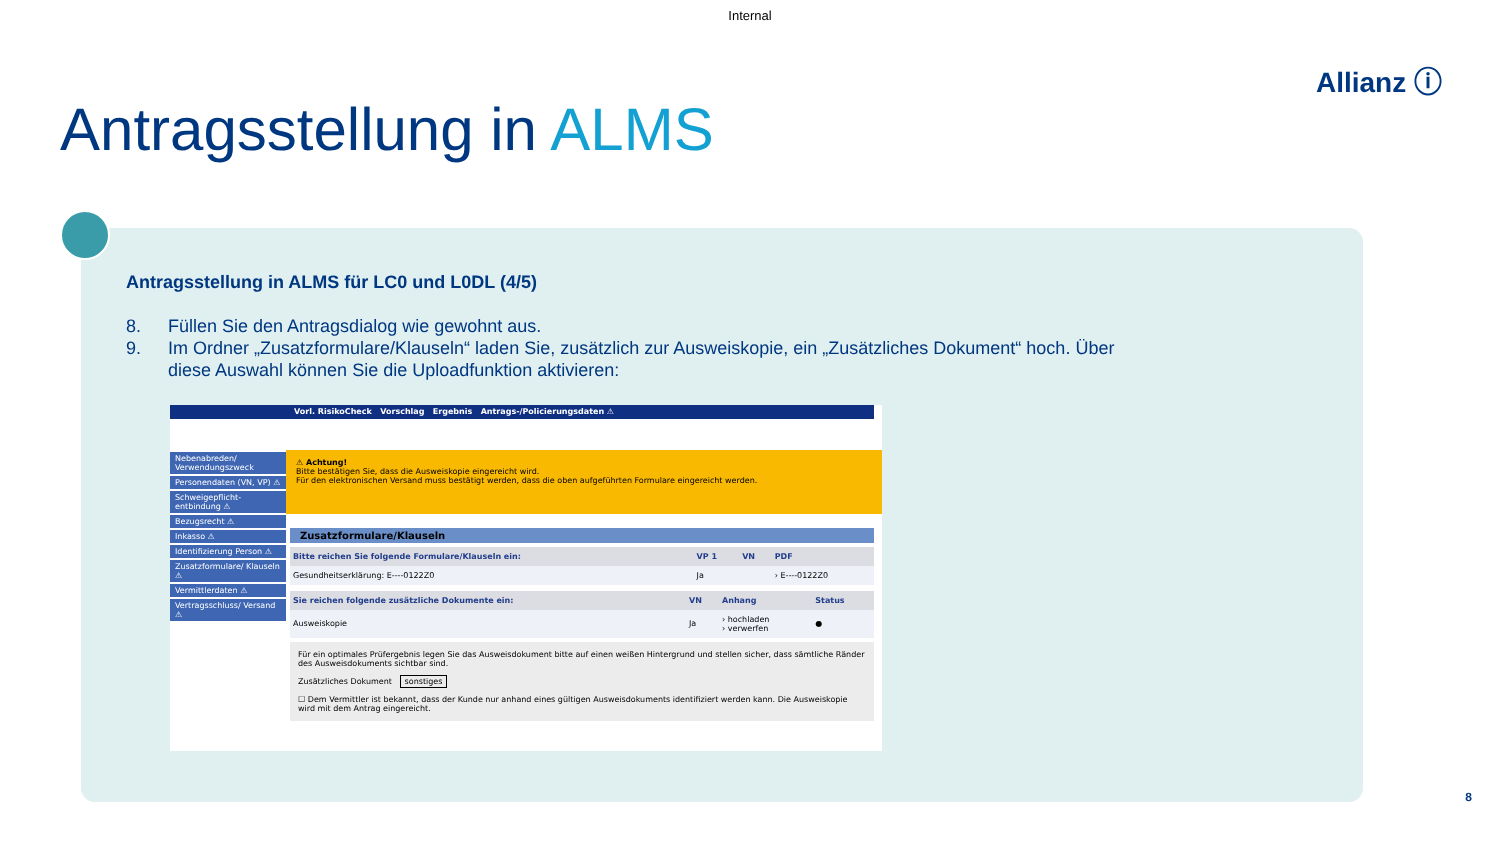Internal
Allianz ⓘ
Antragsstellung in ALMS
Antragsstellung in ALMS für LC0 und L0DL (4/5)
8. Füllen Sie den Antragsdialog wie gewohnt aus.
9. Im Ordner „Zusatzformulare/Klauseln“ laden Sie, zusätzlich zur Ausweiskopie, ein „Zusätzliches Dokument“ hoch. Über diese Auswahl können Sie die Uploadfunktion aktivieren:
Vorl. RisikoCheck Vorschlag Ergebnis Antrags-/Policierungsdaten ⚠
Nebenabreden/ Verwendungszweck
Personendaten (VN, VP) ⚠
Schweigepflicht-entbindung ⚠
Bezugsrecht ⚠
Inkasso ⚠
Identifizierung Person ⚠
Zusatzformulare/ Klauseln ⚠
Vermittlerdaten ⚠
Vertragsschluss/ Versand ⚠
⚠ Achtung!
Bitte bestätigen Sie, dass die Ausweiskopie eingereicht wird.
Für den elektronischen Versand muss bestätigt werden, dass die oben aufgeführten Formulare eingereicht werden.
Zusatzformulare/Klauseln
| Bitte reichen Sie folgende Formulare/Klauseln ein: | VP 1 | VN | PDF |
| --- | --- | --- | --- |
| Gesundheitserklärung: E----0122Z0 | Ja | | › E----0122Z0 |
| Sie reichen folgende zusätzliche Dokumente ein: | VN | Anhang | Status |
| --- | --- | --- | --- |
| Ausweiskopie | Ja | › hochladen › verwerfen | ● |
Für ein optimales Prüfergebnis legen Sie das Ausweisdokument bitte auf einen weißen Hintergrund und stellen sicher, dass sämtliche Ränder des Ausweisdokuments sichtbar sind.
Zusätzliches Dokument sonstiges
☐ Dem Vermittler ist bekannt, dass der Kunde nur anhand eines gültigen Ausweisdokuments identifiziert werden kann. Die Ausweiskopie wird mit dem Antrag eingereicht.
8